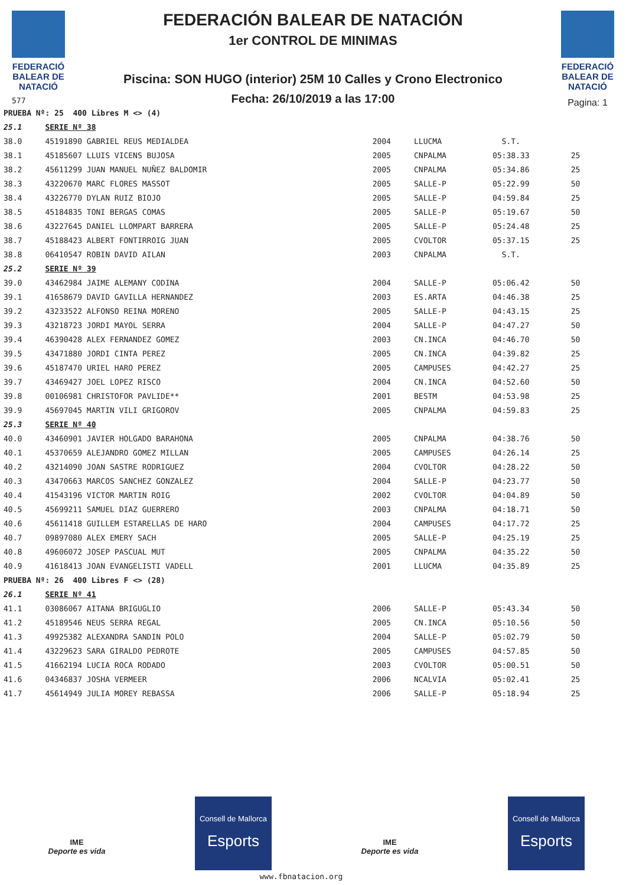FEDERACIÓ BALEAR DE NATACIÓ
577
FEDERACIÓN BALEAR DE NATACIÓN
1er CONTROL DE MINIMAS
Piscina: SON HUGO (interior) 25M 10 Calles y Crono Electronico
Fecha: 26/10/2019 a las 17:00
FEDERACIÓ BALEAR DE NATACIÓ
Pagina: 1
| PRUEBA Nº: 25 400 Libres M <> (4) | | | | | |
| 25.1 | SERIE Nº 38 | | | | |
| 38.0 | 45191890 GABRIEL REUS MEDIALDEA | 2004 | LLUCMA | S.T. | |
| 38.1 | 45185607 LLUIS VICENS BUJOSA | 2005 | CNPALMA | 05:38.33 | 25 |
| 38.2 | 45611299 JUAN MANUEL NUÑEZ BALDOMIR | 2005 | CNPALMA | 05:34.86 | 25 |
| 38.3 | 43220670 MARC FLORES MASSOT | 2005 | SALLE-P | 05:22.99 | 50 |
| 38.4 | 43226770 DYLAN RUIZ BIOJO | 2005 | SALLE-P | 04:59.84 | 25 |
| 38.5 | 45184835 TONI BERGAS COMAS | 2005 | SALLE-P | 05:19.67 | 50 |
| 38.6 | 43227645 DANIEL LLOMPART BARRERA | 2005 | SALLE-P | 05:24.48 | 25 |
| 38.7 | 45188423 ALBERT FONTIRROIG JUAN | 2005 | CVOLTOR | 05:37.15 | 25 |
| 38.8 | 06410547 ROBIN DAVID AILAN | 2003 | CNPALMA | S.T. | |
| 25.2 | SERIE Nº 39 | | | | |
| 39.0 | 43462984 JAIME ALEMANY CODINA | 2004 | SALLE-P | 05:06.42 | 50 |
| 39.1 | 41658679 DAVID GAVILLA HERNANDEZ | 2003 | ES.ARTA | 04:46.38 | 25 |
| 39.2 | 43233522 ALFONSO REINA MORENO | 2005 | SALLE-P | 04:43.15 | 25 |
| 39.3 | 43218723 JORDI MAYOL SERRA | 2004 | SALLE-P | 04:47.27 | 50 |
| 39.4 | 46390428 ALEX FERNANDEZ GOMEZ | 2003 | CN.INCA | 04:46.70 | 50 |
| 39.5 | 43471880 JORDI CINTA PEREZ | 2005 | CN.INCA | 04:39.82 | 25 |
| 39.6 | 45187470 URIEL HARO PEREZ | 2005 | CAMPUSES | 04:42.27 | 25 |
| 39.7 | 43469427 JOEL LOPEZ RISCO | 2004 | CN.INCA | 04:52.60 | 50 |
| 39.8 | 00106981 CHRISTOFOR PAVLIDE** | 2001 | BESTM | 04:53.98 | 25 |
| 39.9 | 45697045 MARTIN VILI GRIGOROV | 2005 | CNPALMA | 04:59.83 | 25 |
| 25.3 | SERIE Nº 40 | | | | |
| 40.0 | 43460901 JAVIER HOLGADO BARAHONA | 2005 | CNPALMA | 04:38.76 | 50 |
| 40.1 | 45370659 ALEJANDRO GOMEZ MILLAN | 2005 | CAMPUSES | 04:26.14 | 25 |
| 40.2 | 43214090 JOAN SASTRE RODRIGUEZ | 2004 | CVOLTOR | 04:28.22 | 50 |
| 40.3 | 43470663 MARCOS SANCHEZ GONZALEZ | 2004 | SALLE-P | 04:23.77 | 50 |
| 40.4 | 41543196 VICTOR MARTIN ROIG | 2002 | CVOLTOR | 04:04.89 | 50 |
| 40.5 | 45699211 SAMUEL DIAZ GUERRERO | 2003 | CNPALMA | 04:18.71 | 50 |
| 40.6 | 45611418 GUILLEM ESTARELLAS DE HARO | 2004 | CAMPUSES | 04:17.72 | 25 |
| 40.7 | 09897080 ALEX EMERY SACH | 2005 | SALLE-P | 04:25.19 | 25 |
| 40.8 | 49606072 JOSEP PASCUAL MUT | 2005 | CNPALMA | 04:35.22 | 50 |
| 40.9 | 41618413 JOAN EVANGELISTI VADELL | 2001 | LLUCMA | 04:35.89 | 25 |
| PRUEBA Nº: 26 400 Libres F <> (28) | | | | | |
| 26.1 | SERIE Nº 41 | | | | |
| 41.1 | 03086067 AITANA BRIGUGLIO | 2006 | SALLE-P | 05:43.34 | 50 |
| 41.2 | 45189546 NEUS SERRA REGAL | 2005 | CN.INCA | 05:10.56 | 50 |
| 41.3 | 49925382 ALEXANDRA SANDIN POLO | 2004 | SALLE-P | 05:02.79 | 50 |
| 41.4 | 43229623 SARA GIRALDO PEDROTE | 2005 | CAMPUSES | 04:57.85 | 50 |
| 41.5 | 41662194 LUCIA ROCA RODADO | 2003 | CVOLTOR | 05:00.51 | 50 |
| 41.6 | 04346837 JOSHA VERMEER | 2006 | NCALVIA | 05:02.41 | 25 |
| 41.7 | 45614949 JULIA MOREY REBASSA | 2006 | SALLE-P | 05:18.94 | 25 |
IME
Deporte es vida
Consell de Mallorca
Esports
IME
Deporte es vida
Consell de Mallorca
Esports
www.fbnatacion.org